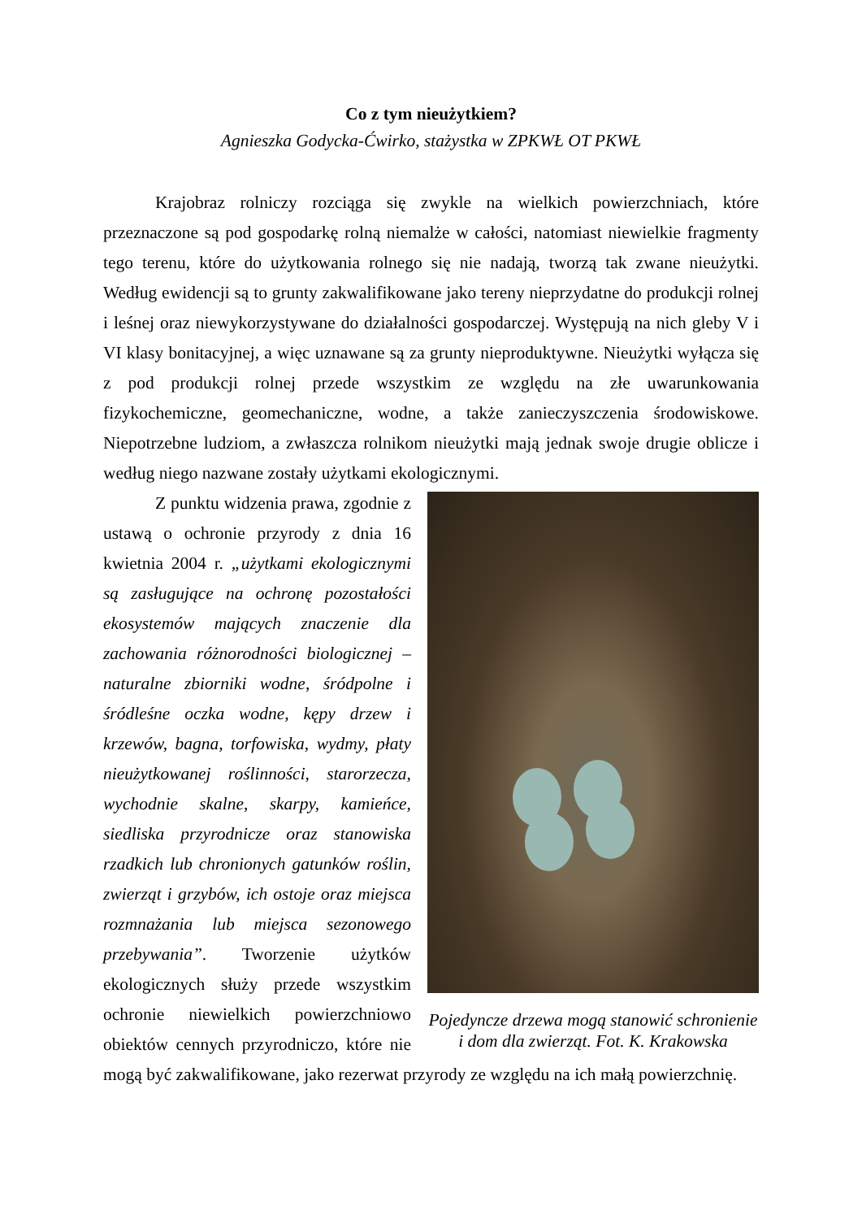Co z tym nieużytkiem?
Agnieszka Godycka-Ćwirko, stażystka w ZPKWŁ OT PKWŁ
Krajobraz rolniczy rozciąga się zwykle na wielkich powierzchniach, które przeznaczone są pod gospodarkę rolną niemalże w całości, natomiast niewielkie fragmenty tego terenu, które do użytkowania rolnego się nie nadają, tworzą tak zwane nieużytki. Według ewidencji są to grunty zakwalifikowane jako tereny nieprzydatne do produkcji rolnej i leśnej oraz niewykorzystywane do działalności gospodarczej. Występują na nich gleby V i VI klasy bonitacyjnej, a więc uznawane są za grunty nieproduktywne. Nieużytki wyłącza się z pod produkcji rolnej przede wszystkim ze względu na złe uwarunkowania fizykochemiczne, geomechaniczne, wodne, a także zanieczyszczenia środowiskowe. Niepotrzebne ludziom, a zwłaszcza rolnikom nieużytki mają jednak swoje drugie oblicze i według niego nazwane zostały użytkami ekologicznymi.
Pojedyncze drzewa mogą stanowić schronienie i dom dla zwierząt. Fot. K. Krakowska
Z punktu widzenia prawa, zgodnie z ustawą o ochronie przyrody z dnia 16 kwietnia 2004 r. „użytkami ekologicznymi są zasługujące na ochronę pozostałości ekosystemów mających znaczenie dla zachowania różnorodności biologicznej – naturalne zbiorniki wodne, śródpolne i śródleśne oczka wodne, kępy drzew i krzewów, bagna, torfowiska, wydmy, płaty nieużytkowanej roślinności, starorzecza, wychodnie skalne, skarpy, kamieńce, siedliska przyrodnicze oraz stanowiska rzadkich lub chronionych gatunków roślin, zwierząt i grzybów, ich ostoje oraz miejsca rozmnażania lub miejsca sezonowego przebywania”. Tworzenie użytków ekologicznych służy przede wszystkim ochronie niewielkich powierzchniowo obiektów cennych przyrodniczo, które nie mogą być zakwalifikowane, jako rezerwat przyrody ze względu na ich małą powierzchnię.